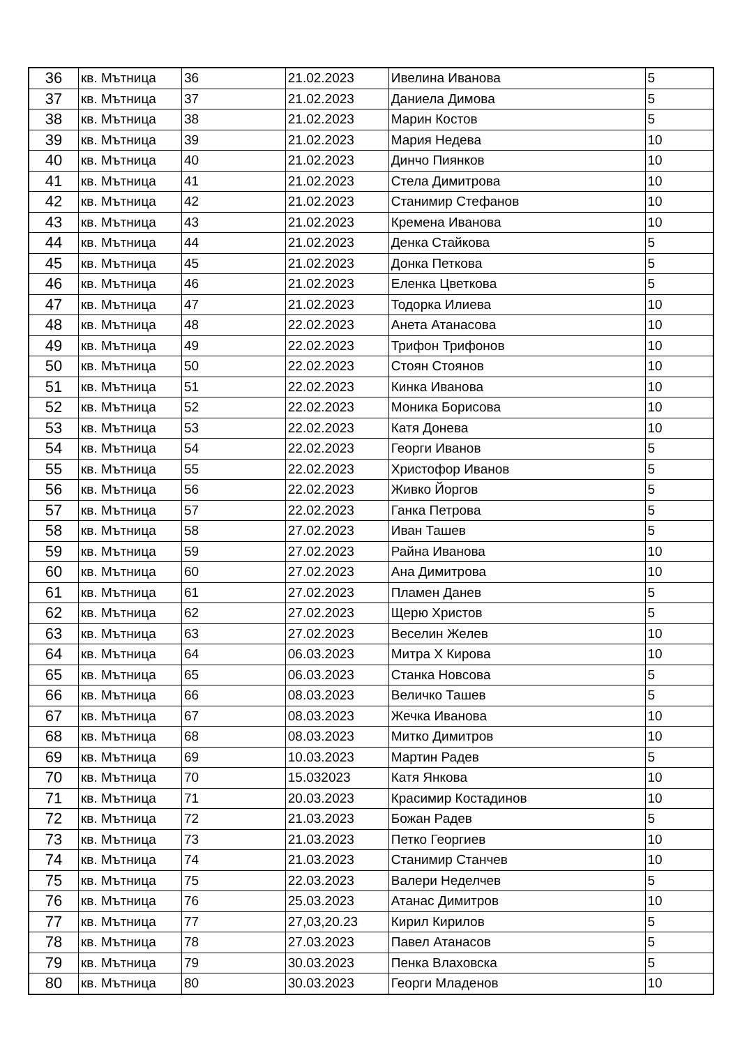| 36 | кв. Мътница | 36 | 21.02.2023 | Ивелина Иванова | 5 |
| 37 | кв. Мътница | 37 | 21.02.2023 | Даниела Димова | 5 |
| 38 | кв. Мътница | 38 | 21.02.2023 | Марин Костов | 5 |
| 39 | кв. Мътница | 39 | 21.02.2023 | Мария Недева | 10 |
| 40 | кв. Мътница | 40 | 21.02.2023 | Динчо Пиянков | 10 |
| 41 | кв. Мътница | 41 | 21.02.2023 | Стела Димитрова | 10 |
| 42 | кв. Мътница | 42 | 21.02.2023 | Станимир Стефанов | 10 |
| 43 | кв. Мътница | 43 | 21.02.2023 | Кремена Иванова | 10 |
| 44 | кв. Мътница | 44 | 21.02.2023 | Денка Стайкова | 5 |
| 45 | кв. Мътница | 45 | 21.02.2023 | Донка Петкова | 5 |
| 46 | кв. Мътница | 46 | 21.02.2023 | Еленка Цветкова | 5 |
| 47 | кв. Мътница | 47 | 21.02.2023 | Тодорка Илиева | 10 |
| 48 | кв. Мътница | 48 | 22.02.2023 | Анета Атанасова | 10 |
| 49 | кв. Мътница | 49 | 22.02.2023 | Трифон Трифонов | 10 |
| 50 | кв. Мътница | 50 | 22.02.2023 | Стоян Стоянов | 10 |
| 51 | кв. Мътница | 51 | 22.02.2023 | Кинка Иванова | 10 |
| 52 | кв. Мътница | 52 | 22.02.2023 | Моника Борисова | 10 |
| 53 | кв. Мътница | 53 | 22.02.2023 | Катя Донева | 10 |
| 54 | кв. Мътница | 54 | 22.02.2023 | Георги Иванов | 5 |
| 55 | кв. Мътница | 55 | 22.02.2023 | Христофор Иванов | 5 |
| 56 | кв. Мътница | 56 | 22.02.2023 | Живко Йоргов | 5 |
| 57 | кв. Мътница | 57 | 22.02.2023 | Ганка Петрова | 5 |
| 58 | кв. Мътница | 58 | 27.02.2023 | Иван Ташев | 5 |
| 59 | кв. Мътница | 59 | 27.02.2023 | Райна Иванова | 10 |
| 60 | кв. Мътница | 60 | 27.02.2023 | Ана Димитрова | 10 |
| 61 | кв. Мътница | 61 | 27.02.2023 | Пламен Данев | 5 |
| 62 | кв. Мътница | 62 | 27.02.2023 | Щерю Христов | 5 |
| 63 | кв. Мътница | 63 | 27.02.2023 | Веселин Желев | 10 |
| 64 | кв. Мътница | 64 | 06.03.2023 | Митра Х Кирова | 10 |
| 65 | кв. Мътница | 65 | 06.03.2023 | Станка Новсова | 5 |
| 66 | кв. Мътница | 66 | 08.03.2023 | Величко Ташев | 5 |
| 67 | кв. Мътница | 67 | 08.03.2023 | Жечка Иванова | 10 |
| 68 | кв. Мътница | 68 | 08.03.2023 | Митко Димитров | 10 |
| 69 | кв. Мътница | 69 | 10.03.2023 | Мартин Радев | 5 |
| 70 | кв. Мътница | 70 | 15.032023 | Катя Янкова | 10 |
| 71 | кв. Мътница | 71 | 20.03.2023 | Красимир Костадинов | 10 |
| 72 | кв. Мътница | 72 | 21.03.2023 | Божан Радев | 5 |
| 73 | кв. Мътница | 73 | 21.03.2023 | Петко Георгиев | 10 |
| 74 | кв. Мътница | 74 | 21.03.2023 | Станимир Станчев | 10 |
| 75 | кв. Мътница | 75 | 22.03.2023 | Валери Неделчев | 5 |
| 76 | кв. Мътница | 76 | 25.03.2023 | Атанас Димитров | 10 |
| 77 | кв. Мътница | 77 | 27,03,20.23 | Кирил Кирилов | 5 |
| 78 | кв. Мътница | 78 | 27.03.2023 | Павел Атанасов | 5 |
| 79 | кв. Мътница | 79 | 30.03.2023 | Пенка Влаховска | 5 |
| 80 | кв. Мътница | 80 | 30.03.2023 | Георги Младенов | 10 |